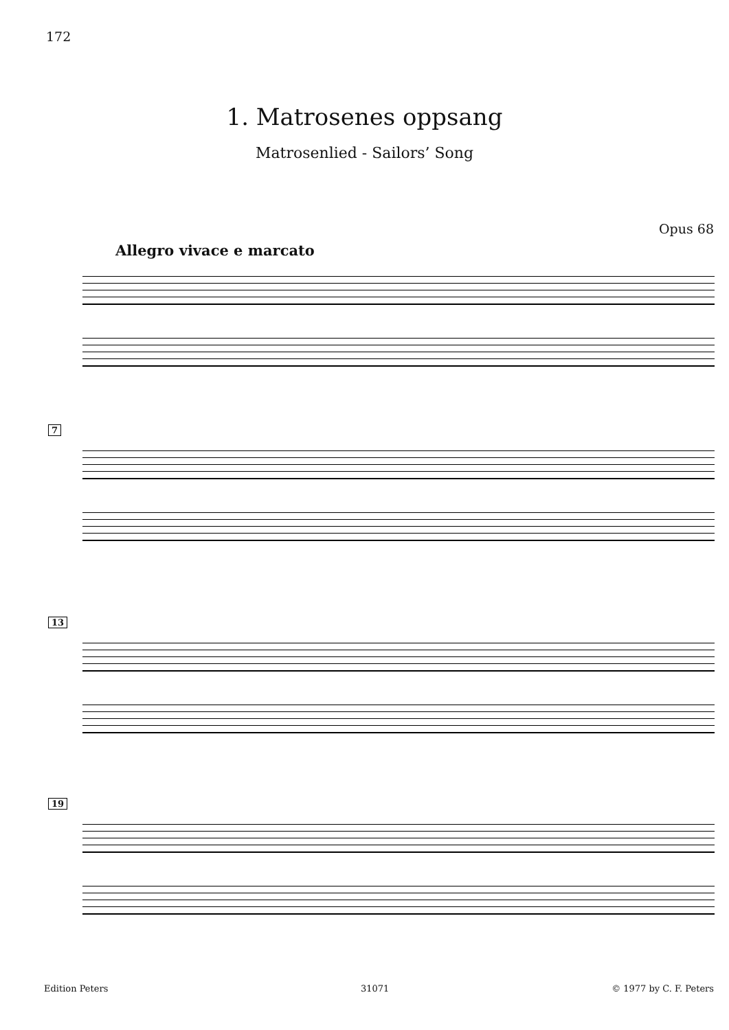172
1. Matrosenes oppsang
Matrosenlied - Sailors’ Song
Opus 68
Allegro vivace e marcato
7
13
19
Edition Peters 31071 © 1977 by C. F. Peters